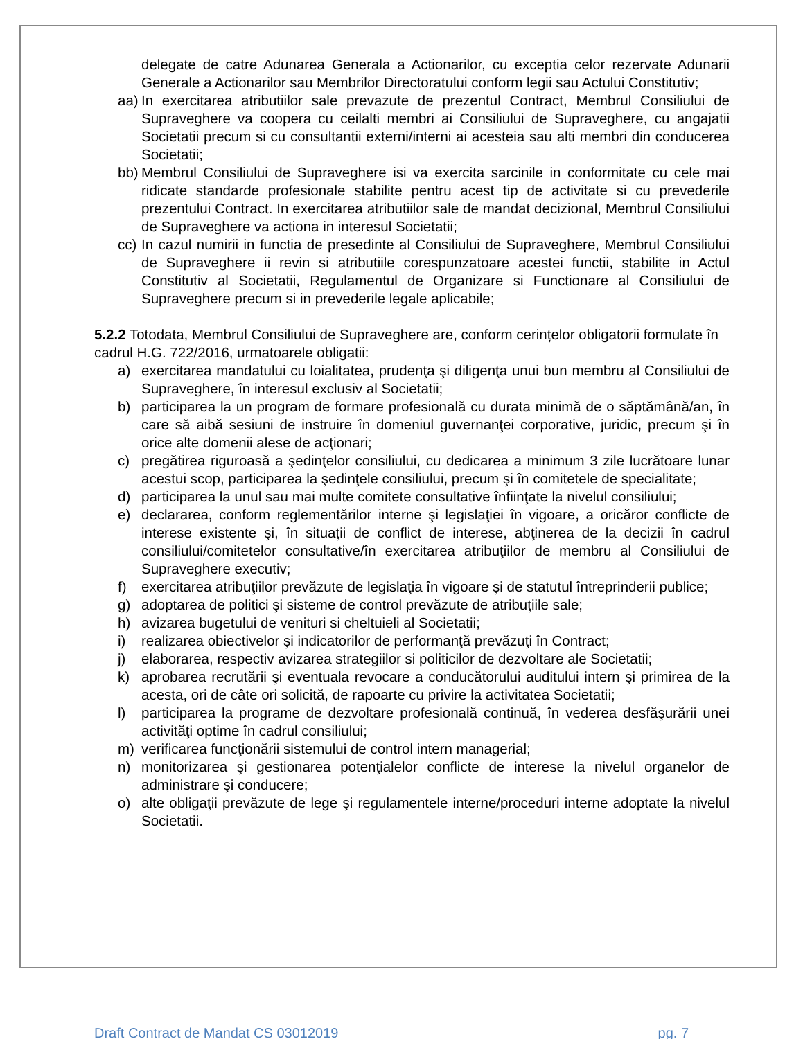delegate de catre Adunarea Generala a Actionarilor, cu exceptia celor rezervate Adunarii Generale a Actionarilor sau Membrilor Directoratului conform legii sau Actului Constitutiv;
aa) In exercitarea atributiilor sale prevazute de prezentul Contract, Membrul Consiliului de Supraveghere va coopera cu ceilalti membri ai Consiliului de Supraveghere, cu angajatii Societatii precum si cu consultantii externi/interni ai acesteia sau alti membri din conducerea Societatii;
bb) Membrul Consiliului de Supraveghere isi va exercita sarcinile in conformitate cu cele mai ridicate standarde profesionale stabilite pentru acest tip de activitate si cu prevederile prezentului Contract. In exercitarea atributiilor sale de mandat decizional, Membrul Consiliului de Supraveghere va actiona in interesul Societatii;
cc) In cazul numirii in functia de presedinte al Consiliului de Supraveghere, Membrul Consiliului de Supraveghere ii revin si atributiile corespunzatoare acestei functii, stabilite in Actul Constitutiv al Societatii, Regulamentul de Organizare si Functionare al Consiliului de Supraveghere precum si in prevederile legale aplicabile;
5.2.2 Totodata, Membrul Consiliului de Supraveghere are, conform cerințelor obligatorii formulate în cadrul H.G. 722/2016, urmatoarele obligatii:
a) exercitarea mandatului cu loialitatea, prudenţa şi diligenţa unui bun membru al Consiliului de Supraveghere, în interesul exclusiv al Societatii;
b) participarea la un program de formare profesională cu durata minimă de o săptămână/an, în care să aibă sesiuni de instruire în domeniul guvernanţei corporative, juridic, precum şi în orice alte domenii alese de acţionari;
c) pregătirea riguroasă a şedinţelor consiliului, cu dedicarea a minimum 3 zile lucrătoare lunar acestui scop, participarea la şedinţele consiliului, precum şi în comitetele de specialitate;
d) participarea la unul sau mai multe comitete consultative înfiinţate la nivelul consiliului;
e) declararea, conform reglementărilor interne şi legislaţiei în vigoare, a oricăror conflicte de interese existente şi, în situaţii de conflict de interese, abţinerea de la decizii în cadrul consiliului/comitetelor consultative/în exercitarea atribuţiilor de membru al Consiliului de Supraveghere executiv;
f) exercitarea atribuţiilor prevăzute de legislaţia în vigoare şi de statutul întreprinderii publice;
g) adoptarea de politici şi sisteme de control prevăzute de atribuţiile sale;
h) avizarea bugetului de venituri si cheltuieli al Societatii;
i) realizarea obiectivelor şi indicatorilor de performanţă prevăzuţi în Contract;
j) elaborarea, respectiv avizarea strategiilor si politicilor de dezvoltare ale Societatii;
k) aprobarea recrutării şi eventuala revocare a conducătorului auditului intern şi primirea de la acesta, ori de câte ori solicită, de rapoarte cu privire la activitatea Societatii;
l) participarea la programe de dezvoltare profesională continuă, în vederea desfăşurării unei activităţi optime în cadrul consiliului;
m) verificarea funcţionării sistemului de control intern managerial;
n) monitorizarea şi gestionarea potenţialelor conflicte de interese la nivelul organelor de administrare şi conducere;
o) alte obligaţii prevăzute de lege şi regulamentele interne/proceduri interne adoptate la nivelul Societatii.
Draft Contract de Mandat CS 03012019 pg. 7